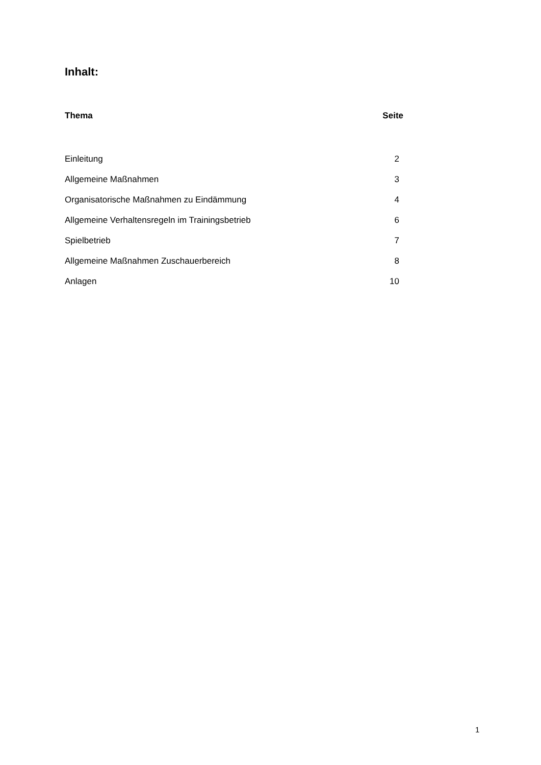Inhalt:
| Thema | Seite |
| --- | --- |
| Einleitung | 2 |
| Allgemeine Maßnahmen | 3 |
| Organisatorische Maßnahmen zu Eindämmung | 4 |
| Allgemeine Verhaltensregeln im Trainingsbetrieb | 6 |
| Spielbetrieb | 7 |
| Allgemeine Maßnahmen Zuschauerbereich | 8 |
| Anlagen | 10 |
1